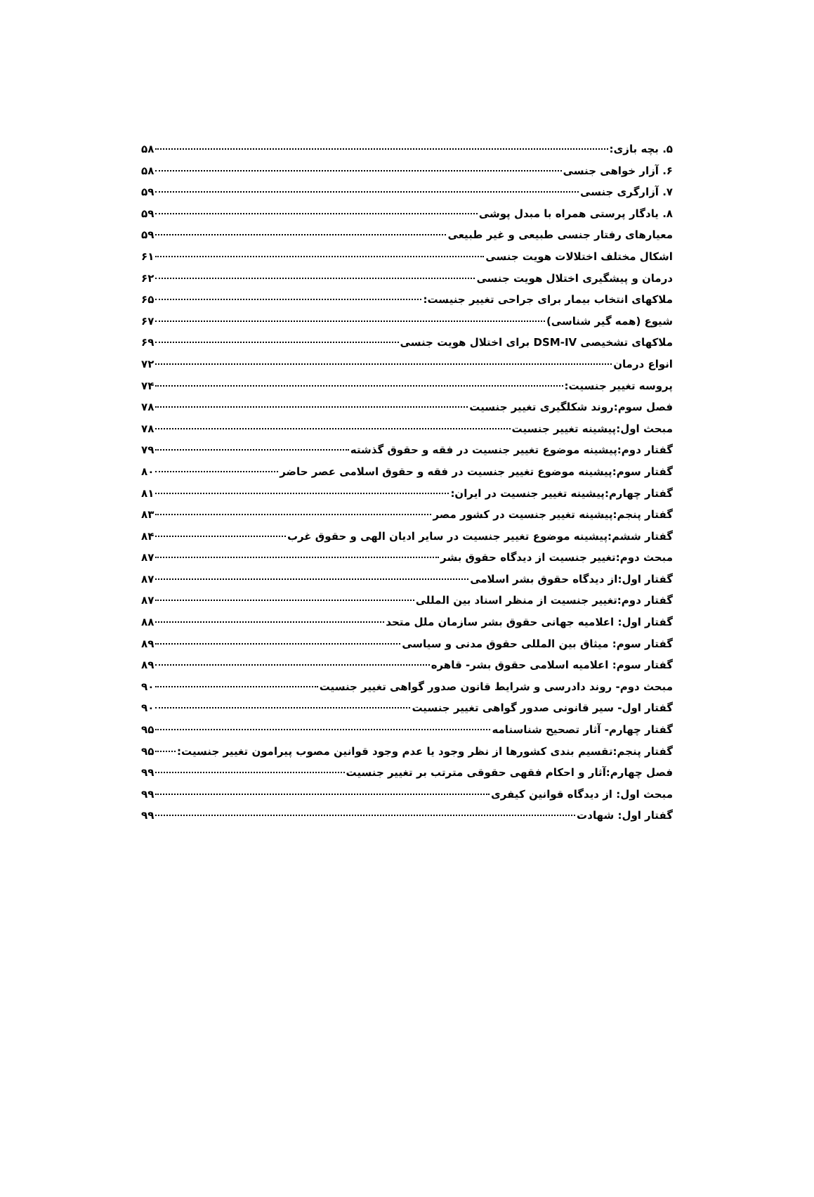۵. بچه بازی: ۵۸
۶. آزار خواهی جنسی ۵۸
۷. آزارگری جنسی ۵۹
۸. یادگار پرستی همراه با مبدل پوشی ۵۹
معیارهای رفتار جنسی طبیعی و غیر طبیعی ۵۹
اشکال مختلف اختلالات هویت جنسی ۶۱
درمان و پیشگیری اختلال هویت جنسی ۶۲
ملاکهای انتخاب بیمار برای جراحی تغییر جنیست: ۶۵
شیوع (همه گیر شناسی) ۶۷
ملاکهای تشخیصی DSM-IV برای اختلال هویت جنسی ۶۹
انواع درمان ۷۲
پروسه تغییر جنسیت: ۷۴
فصل سوم:روند شکلگیری تغییر جنسیت ۷۸
مبحث اول:پیشینه تغییر جنسیت ۷۸
گفتار دوم:پیشینه موضوع تغییر جنسیت در فقه و حقوق گذشته ۷۹
گفتار سوم:پیشینه موضوع تغییر جنسیت در فقه و حقوق اسلامی عصر حاضر ۸۰
گفتار چهارم:پیشینه تغییر جنسیت در ایران: ۸۱
گفتار پنجم:پیشینه تغییر جنسیت در کشور مصر ۸۳
گفتار ششم:پیشینه موضوع تغییر جنسیت در سایر ادیان الهی و حقوق غرب ۸۴
مبحث دوم:تغییر جنسیت از دیدگاه حقوق بشر ۸۷
گفتار اول:از دیدگاه حقوق بشر اسلامی ۸۷
گفتار دوم:تغییر جنسیت از منظر اسناد بین المللی ۸۷
گفتار اول: اعلامیه جهانی حقوق بشر سازمان ملل متحد ۸۸
گفتار سوم: میثاق بین المللی حقوق مدنی و سیاسی ۸۹
گفتار سوم: اعلامیه اسلامی حقوق بشر- قاهره ۸۹
مبحث دوم- روند دادرسی و شرایط قانون صدور گواهی تغییر جنسیت ۹۰
گفتار اول- سیر قانونی صدور گواهی تغییر جنسیت ۹۰
گفتار چهارم- آثار تصحیح شناسنامه ۹۵
گفتار پنجم:تقسیم بندی کشورها از نظر وجود یا عدم وجود قوانین مصوب پیرامون تغییر جنسیت: ۹۵
فصل چهارم:آثار و احکام فقهی حقوقی مترتب بر تغییر جنسیت ۹۹
مبحث اول: از دیدگاه قوانین کیفری ۹۹
گفتار اول: شهادت ۹۹